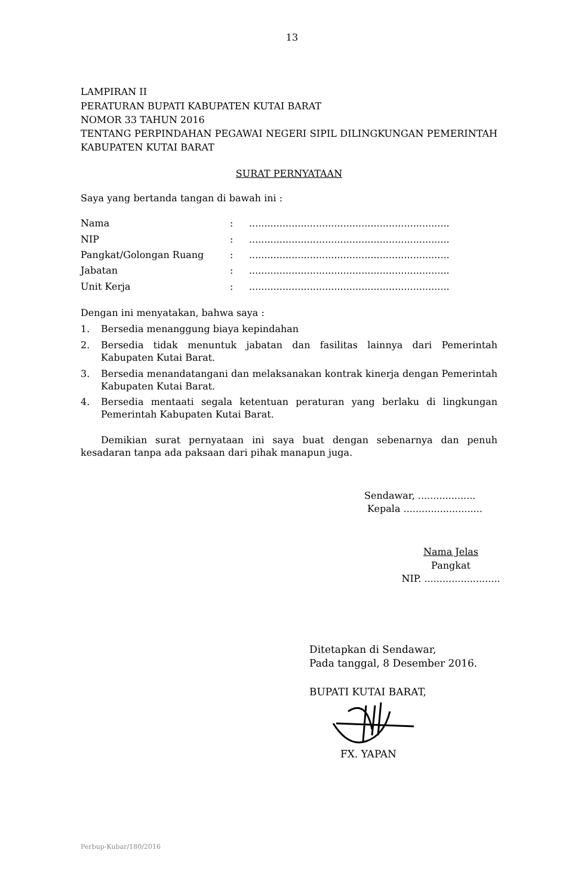13
LAMPIRAN II
PERATURAN BUPATI KABUPATEN KUTAI BARAT
NOMOR 33 TAHUN 2016
TENTANG PERPINDAHAN PEGAWAI NEGERI SIPIL DILINGKUNGAN PEMERINTAH KABUPATEN KUTAI BARAT
SURAT PERNYATAAN
Saya yang bertanda tangan di bawah ini :
| Nama | : | .................................................................. |
| NIP | : | .................................................................. |
| Pangkat/Golongan Ruang | : | .................................................................. |
| Jabatan | : | .................................................................. |
| Unit Kerja | : | .................................................................. |
Dengan ini menyatakan, bahwa saya :
1. Bersedia menanggung biaya kepindahan
2. Bersedia tidak menuntuk jabatan dan fasilitas lainnya dari Pemerintah Kabupaten Kutai Barat.
3. Bersedia menandatangani dan melaksanakan kontrak kinerja dengan Pemerintah Kabupaten Kutai Barat.
4. Bersedia mentaati segala ketentuan peraturan yang berlaku di lingkungan Pemerintah Kabupaten Kutai Barat.
Demikian surat pernyataan ini saya buat dengan sebenarnya dan penuh kesadaran tanpa ada paksaan dari pihak manapun juga.
Sendawar, ...................
Kepala ..........................
Nama Jelas
Pangkat
NIP. .........................
Ditetapkan di Sendawar,
Pada tanggal, 8 Desember 2016.
BUPATI KUTAI BARAT,
FX. YAPAN
Perbup-Kubar/180/2016